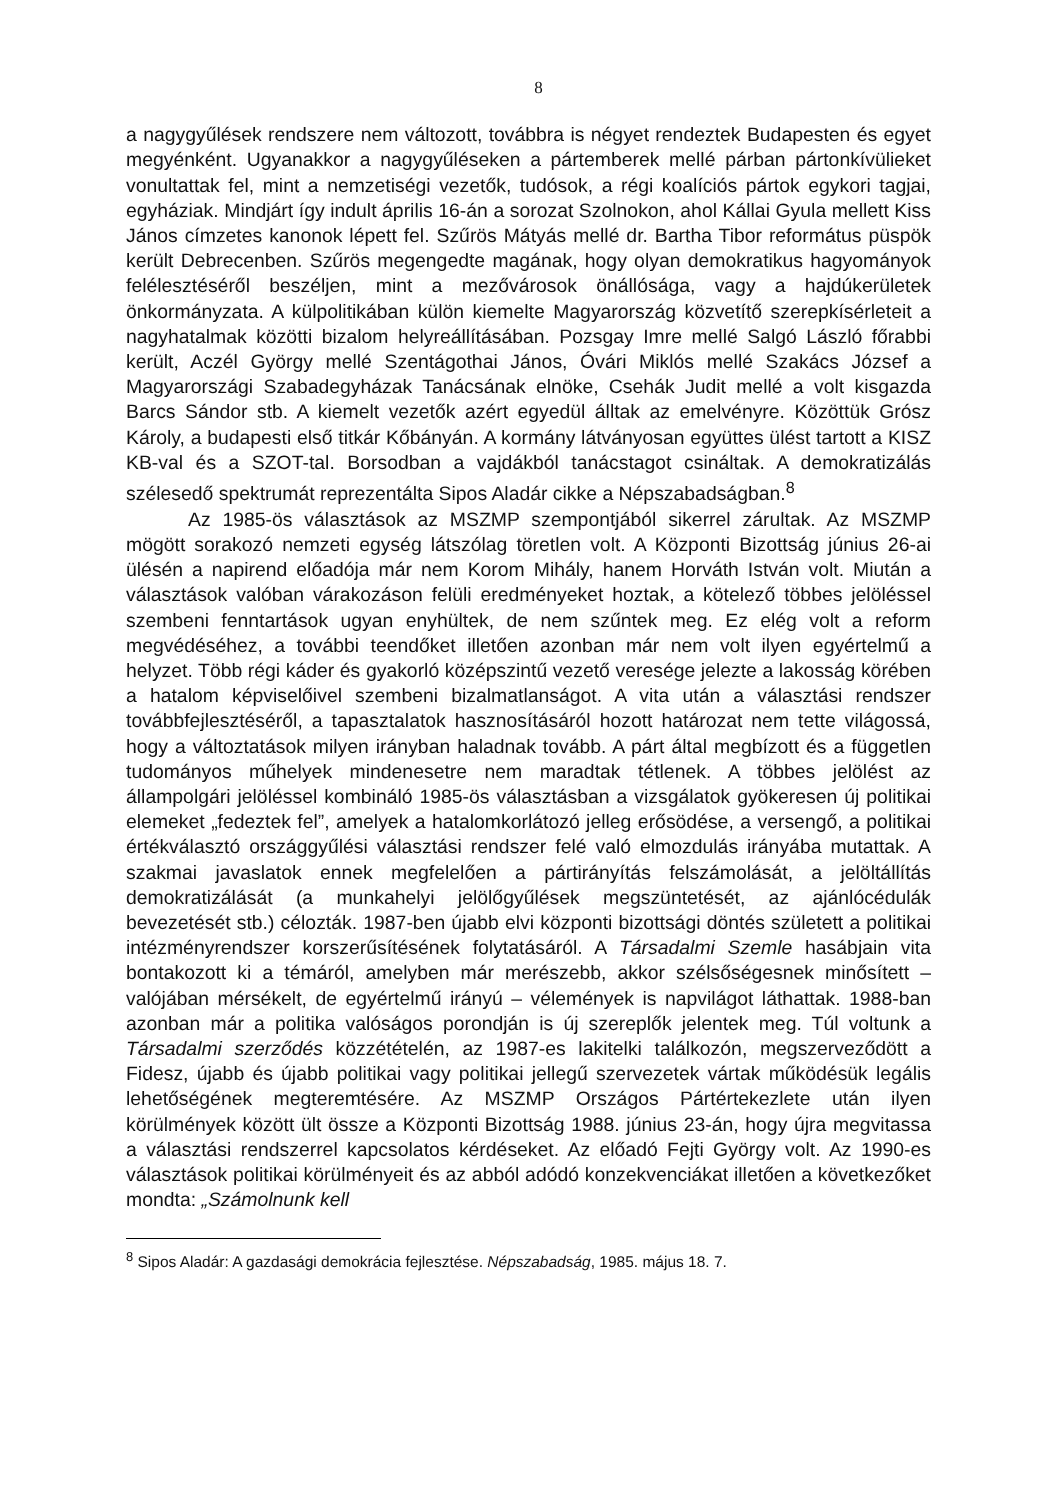8
a nagygyűlések rendszere nem változott, továbbra is négyet rendeztek Budapesten és egyet megyénként. Ugyanakkor a nagygyűléseken a pártemberek mellé párban pártonkívülieket vonultattak fel, mint a nemzetiségi vezetők, tudósok, a régi koalíciós pártok egykori tagjai, egyháziak. Mindjárt így indult április 16-án a sorozat Szolnokon, ahol Kállai Gyula mellett Kiss János címzetes kanonok lépett fel. Szűrös Mátyás mellé dr. Bartha Tibor református püspök került Debrecenben. Szűrös megengedte magának, hogy olyan demokratikus hagyományok felélesztéséről beszéljen, mint a mezővárosok önállósága, vagy a hajdúkerületek önkormányzata. A külpolitikában külön kiemelte Magyarország közvetítő szerepkísérleteit a nagyhatalmak közötti bizalom helyreállításában. Pozsgay Imre mellé Salgó László főrabbi került, Aczél György mellé Szentágothai János, Óvári Miklós mellé Szakács József a Magyarországi Szabadegyházak Tanácsának elnöke, Csehák Judit mellé a volt kisgazda Barcs Sándor stb. A kiemelt vezetők azért egyedül álltak az emelvényre. Közöttük Grósz Károly, a budapesti első titkár Kőbányán. A kormány látványosan együttes ülést tartott a KISZ KB-val és a SZOT-tal. Borsodban a vajdákból tanácstagot csináltak. A demokratizálás szélesedő spektrumát reprezentálta Sipos Aladár cikke a Népszabadságban.<sup>8</sup>
Az 1985-ös választások az MSZMP szempontjából sikerrel zárultak. Az MSZMP mögött sorakozó nemzeti egység látszólag töretlen volt. A Központi Bizottság június 26-ai ülésén a napirend előadója már nem Korom Mihály, hanem Horváth István volt. Miután a választások valóban várakozáson felüli eredményeket hoztak, a kötelező többes jelöléssel szembeni fenntartások ugyan enyhültek, de nem szűntek meg. Ez elég volt a reform megvédéséhez, a további teendőket illetően azonban már nem volt ilyen egyértelmű a helyzet. Több régi káder és gyakorló középszintű vezető veresége jelezte a lakosság körében a hatalom képviselőivel szembeni bizalmatlanságot. A vita után a választási rendszer továbbfejlesztéséről, a tapasztalatok hasznosításáról hozott határozat nem tette világossá, hogy a változtatások milyen irányban haladnak tovább. A párt által megbízott és a független tudományos műhelyek mindenesetre nem maradtak tétlenek. A többes jelölést az állampolgári jelöléssel kombináló 1985-ös választásban a vizsgálatok gyökeresen új politikai elemeket „fedeztek fel”, amelyek a hatalomkorlátozó jelleg erősödése, a versengő, a politikai értékválasztó országgyűlési választási rendszer felé való elmozdulás irányába mutattak. A szakmai javaslatok ennek megfelelően a pártirányítás felszámolását, a jelöltállítás demokratizálását (a munkahelyi jelölőgyűlések megszüntetését, az ajánlócédulák bevezetését stb.) célozták. 1987-ben újabb elvi központi bizottsági döntés született a politikai intézményrendszer korszerűsítésének folytatásáról. A Társadalmi Szemle hasábjain vita bontakozott ki a témáról, amelyben már merészebb, akkor szélsőségesnek minősített – valójában mérsékelt, de egyértelmű irányú – vélemények is napvilágot láthattak. 1988-ban azonban már a politika valóságos porondján is új szereplők jelentek meg. Túl voltunk a Társadalmi szerződés közzétételén, az 1987-es lakitelki találkozón, megszerveződött a Fidesz, újabb és újabb politikai vagy politikai jellegű szervezetek vártak működésük legális lehetőségének megteremtésére. Az MSZMP Országos Pártértekezlete után ilyen körülmények között ült össze a Központi Bizottság 1988. június 23-án, hogy újra megvitassa a választási rendszerrel kapcsolatos kérdéseket. Az előadó Fejti György volt. Az 1990-es választások politikai körülményeit és az abból adódó konzekvenciákat illetően a következőket mondta: „Számolnunk kell
<sup>8</sup> Sipos Aladár: A gazdasági demokrácia fejlesztése. Népszabadság, 1985. május 18. 7.